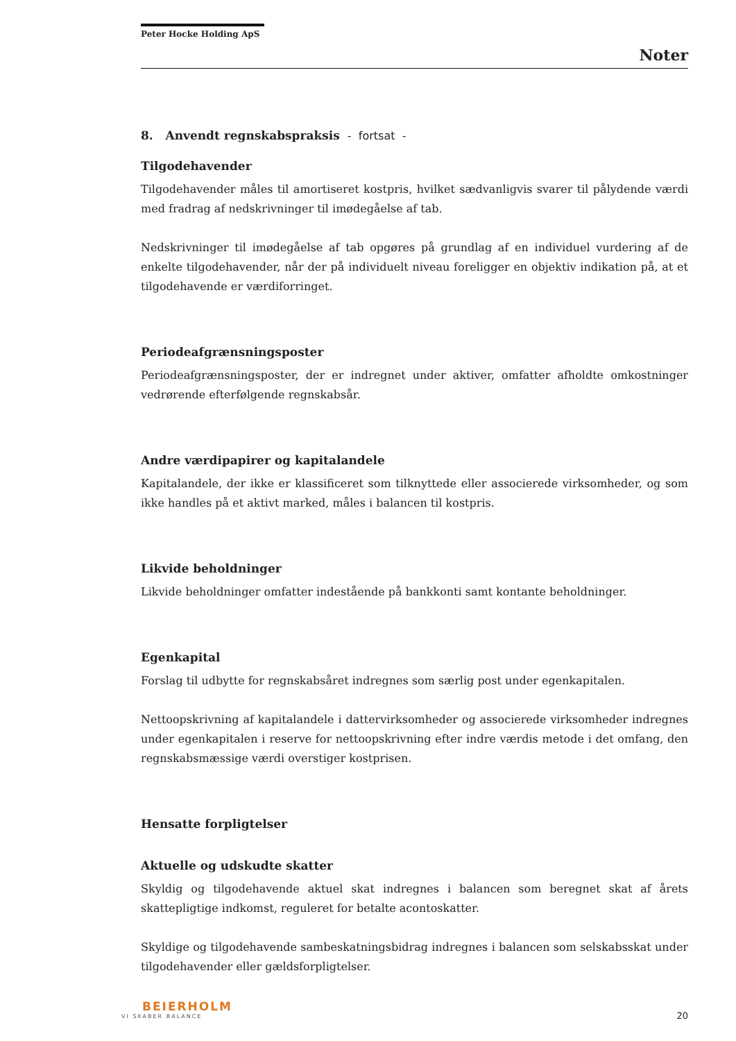Peter Hocke Holding ApS
Noter
8. Anvendt regnskabspraksis - fortsat -
Tilgodehavender
Tilgodehavender måles til amortiseret kostpris, hvilket sædvanligvis svarer til pålydende værdi med fradrag af nedskrivninger til imødegåelse af tab.
Nedskrivninger til imødegåelse af tab opgøres på grundlag af en individuel vurdering af de enkelte tilgodehavender, når der på individuelt niveau foreligger en objektiv indikation på, at et tilgodehavende er værdiforringet.
Periodeafgrænsningsposter
Periodeafgrænsningsposter, der er indregnet under aktiver, omfatter afholdte omkostninger vedrørende efterfølgende regnskabsår.
Andre værdipapirer og kapitalandele
Kapitalandele, der ikke er klassificeret som tilknyttede eller associerede virksomheder, og som ikke handles på et aktivt marked, måles i balancen til kostpris.
Likvide beholdninger
Likvide beholdninger omfatter indestående på bankkonti samt kontante beholdninger.
Egenkapital
Forslag til udbytte for regnskabsåret indregnes som særlig post under egenkapitalen.
Nettoopskrivning af kapitalandele i dattervirksomheder og associerede virksomheder indregnes under egenkapitalen i reserve for nettoopskrivning efter indre værdis metode i det omfang, den regnskabsmæssige værdi overstiger kostprisen.
Hensatte forpligtelser
Aktuelle og udskudte skatter
Skyldig og tilgodehavende aktuel skat indregnes i balancen som beregnet skat af årets skattepligtige indkomst, reguleret for betalte acontoskatter.
Skyldige og tilgodehavende sambeskatningsbidrag indregnes i balancen som selskabsskat under tilgodehavender eller gældsforpligtelser.
BEIERHOLM
VI SKABER BALANCE
20